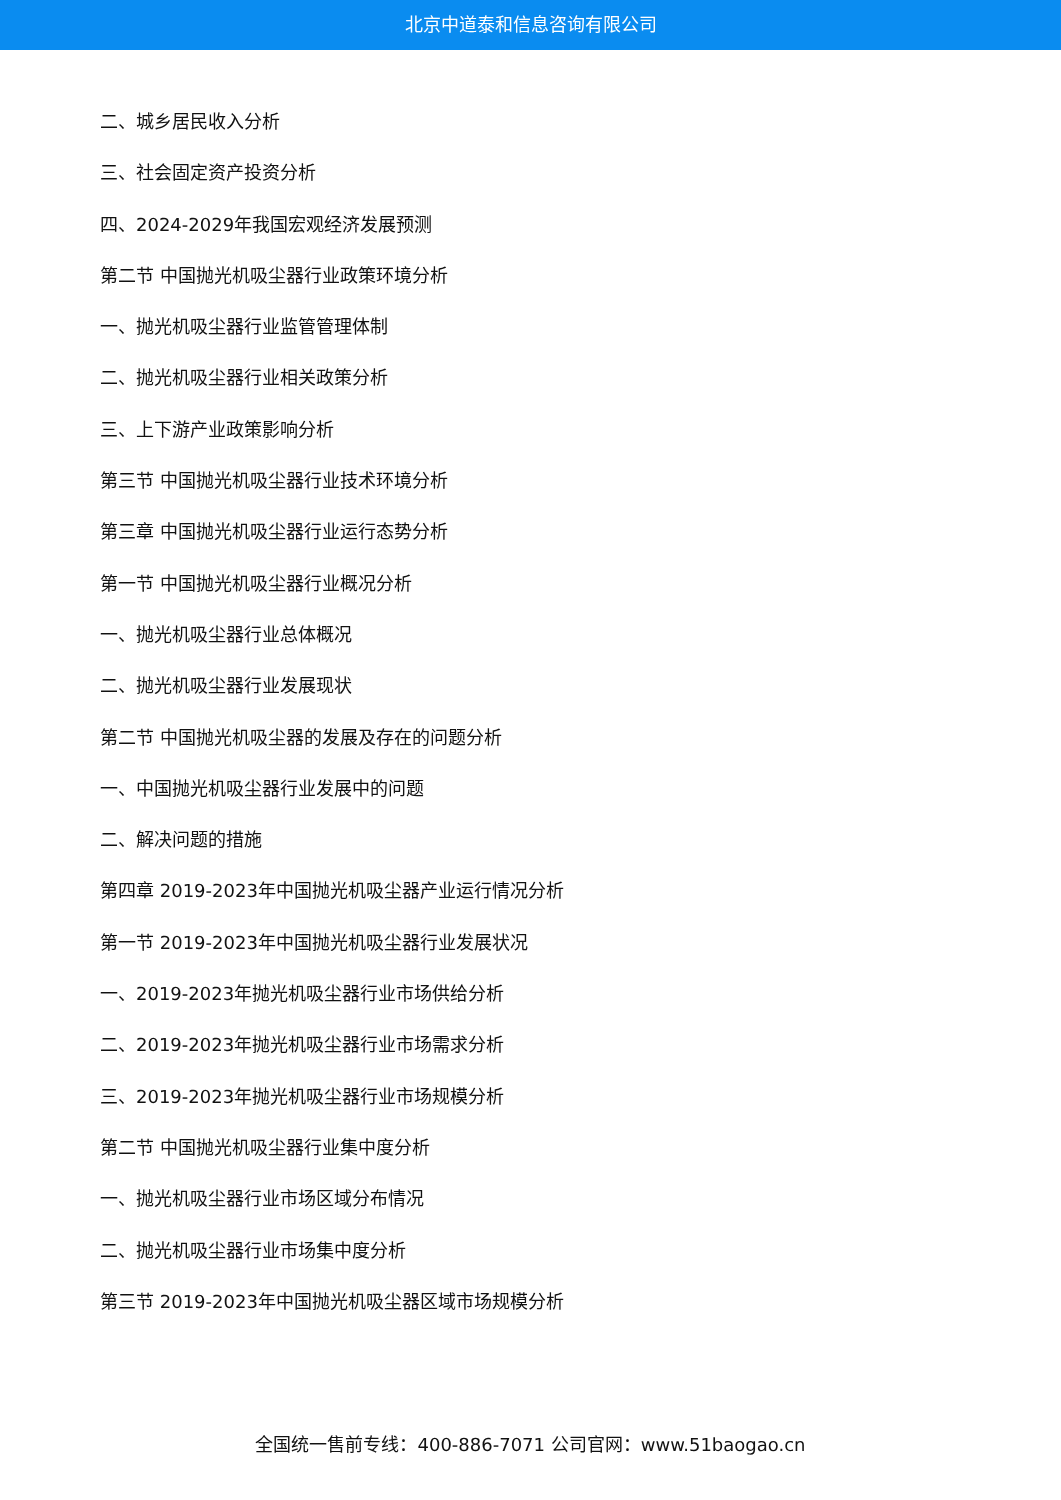北京中道泰和信息咨询有限公司
二、城乡居民收入分析
三、社会固定资产投资分析
四、2024-2029年我国宏观经济发展预测
第二节 中国抛光机吸尘器行业政策环境分析
一、抛光机吸尘器行业监管管理体制
二、抛光机吸尘器行业相关政策分析
三、上下游产业政策影响分析
第三节 中国抛光机吸尘器行业技术环境分析
第三章 中国抛光机吸尘器行业运行态势分析
第一节 中国抛光机吸尘器行业概况分析
一、抛光机吸尘器行业总体概况
二、抛光机吸尘器行业发展现状
第二节 中国抛光机吸尘器的发展及存在的问题分析
一、中国抛光机吸尘器行业发展中的问题
二、解决问题的措施
第四章 2019-2023年中国抛光机吸尘器产业运行情况分析
第一节 2019-2023年中国抛光机吸尘器行业发展状况
一、2019-2023年抛光机吸尘器行业市场供给分析
二、2019-2023年抛光机吸尘器行业市场需求分析
三、2019-2023年抛光机吸尘器行业市场规模分析
第二节 中国抛光机吸尘器行业集中度分析
一、抛光机吸尘器行业市场区域分布情况
二、抛光机吸尘器行业市场集中度分析
第三节 2019-2023年中国抛光机吸尘器区域市场规模分析
全国统一售前专线：400-886-7071 公司官网：www.51baogao.cn